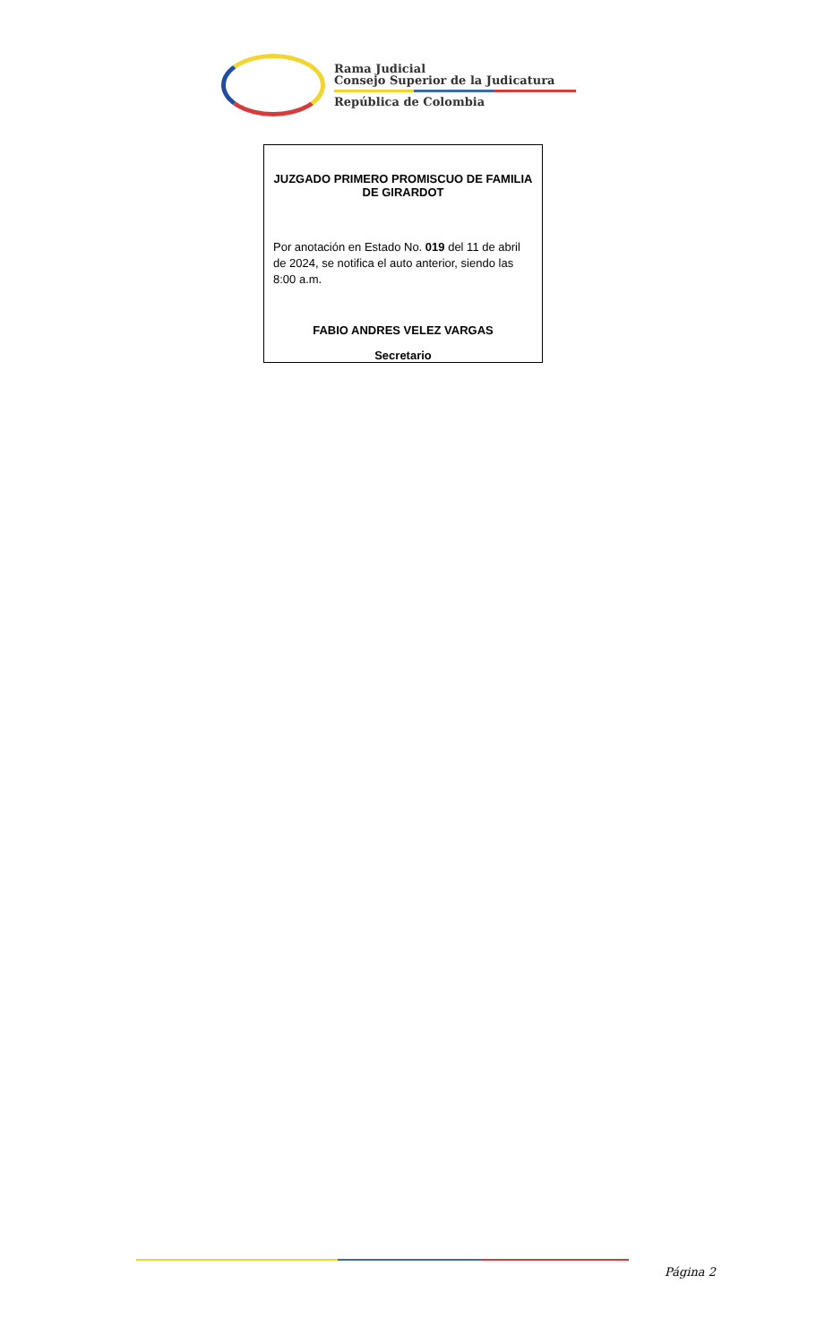Rama Judicial
Consejo Superior de la Judicatura
República de Colombia
JUZGADO PRIMERO PROMISCUO DE FAMILIA DE GIRARDOT
Por anotación en Estado No. 019 del 11 de abril de 2024, se notifica el auto anterior, siendo las 8:00 a.m.
FABIO ANDRES VELEZ VARGAS
Secretario
Página 2